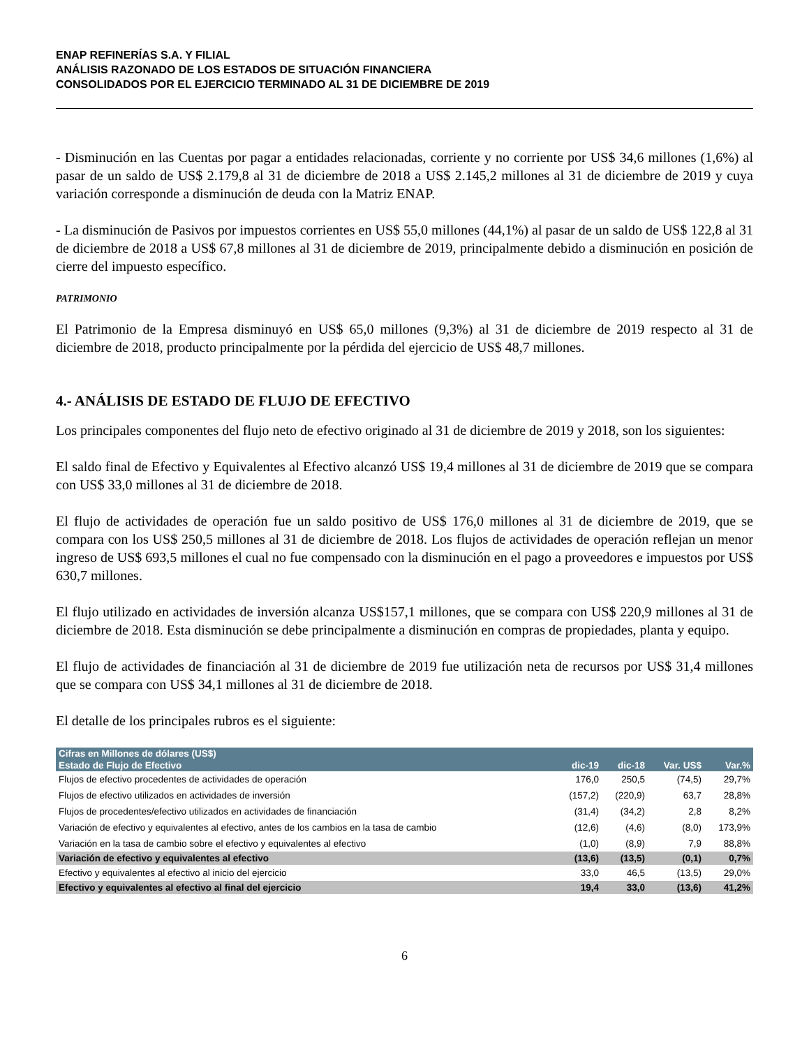ENAP REFINERÍAS S.A. Y FILIAL
ANÁLISIS RAZONADO DE LOS ESTADOS DE SITUACIÓN FINANCIERA
CONSOLIDADOS POR EL EJERCICIO TERMINADO AL 31 DE DICIEMBRE DE 2019
- Disminución en las Cuentas por pagar a entidades relacionadas, corriente y no corriente por US$ 34,6 millones (1,6%) al pasar de un saldo de US$ 2.179,8 al 31 de diciembre de 2018 a US$ 2.145,2 millones al 31 de diciembre de 2019 y cuya variación corresponde a disminución de deuda con la Matriz ENAP.
- La disminución de Pasivos por impuestos corrientes en US$ 55,0 millones (44,1%) al pasar de un saldo de US$ 122,8 al 31 de diciembre de 2018 a US$ 67,8 millones al 31 de diciembre de 2019, principalmente debido a disminución en posición de cierre del impuesto específico.
PATRIMONIO
El Patrimonio de la Empresa disminuyó en US$ 65,0 millones (9,3%) al 31 de diciembre de 2019 respecto al 31 de diciembre de 2018, producto principalmente por la pérdida del ejercicio de US$ 48,7 millones.
4.- ANÁLISIS DE ESTADO DE FLUJO DE EFECTIVO
Los principales componentes del flujo neto de efectivo originado al 31 de diciembre de 2019 y 2018, son los siguientes:
El saldo final de Efectivo y Equivalentes al Efectivo alcanzó US$ 19,4 millones al 31 de diciembre de 2019 que se compara con US$ 33,0 millones al 31 de diciembre de 2018.
El flujo de actividades de operación fue un saldo positivo de US$ 176,0 millones al 31 de diciembre de 2019, que se compara con los US$ 250,5 millones al 31 de diciembre de 2018. Los flujos de actividades de operación reflejan un menor ingreso de US$ 693,5 millones el cual no fue compensado con la disminución en el pago a proveedores e impuestos por US$ 630,7 millones.
El flujo utilizado en actividades de inversión alcanza US$157,1 millones, que se compara con US$ 220,9 millones al 31 de diciembre de 2018. Esta disminución se debe principalmente a disminución en compras de propiedades, planta y equipo.
El flujo de actividades de financiación al 31 de diciembre de 2019 fue utilización neta de recursos por US$ 31,4 millones que se compara con US$ 34,1 millones al 31 de diciembre de 2018.
El detalle de los principales rubros es el siguiente:
| Cifras en Millones de dólares (US$) | | | | |
| --- | --- | --- | --- | --- |
| Estado de Flujo de Efectivo | dic-19 | dic-18 | Var. US$ | Var.% |
| Flujos de efectivo procedentes de actividades de operación | 176,0 | 250,5 | (74,5) | 29,7% |
| Flujos de efectivo utilizados en actividades de inversión | (157,2) | (220,9) | 63,7 | 28,8% |
| Flujos de procedentes/efectivo utilizados en actividades de financiación | (31,4) | (34,2) | 2,8 | 8,2% |
| Variación de efectivo y equivalentes al efectivo, antes de los cambios en la tasa de cambio | (12,6) | (4,6) | (8,0) | 173,9% |
| Variación en la tasa de cambio sobre el efectivo y equivalentes al efectivo | (1,0) | (8,9) | 7,9 | 88,8% |
| Variación de efectivo y equivalentes al efectivo | (13,6) | (13,5) | (0,1) | 0,7% |
| Efectivo y equivalentes al efectivo al inicio del ejercicio | 33,0 | 46,5 | (13,5) | 29,0% |
| Efectivo y equivalentes al efectivo al final del ejercicio | 19,4 | 33,0 | (13,6) | 41,2% |
6